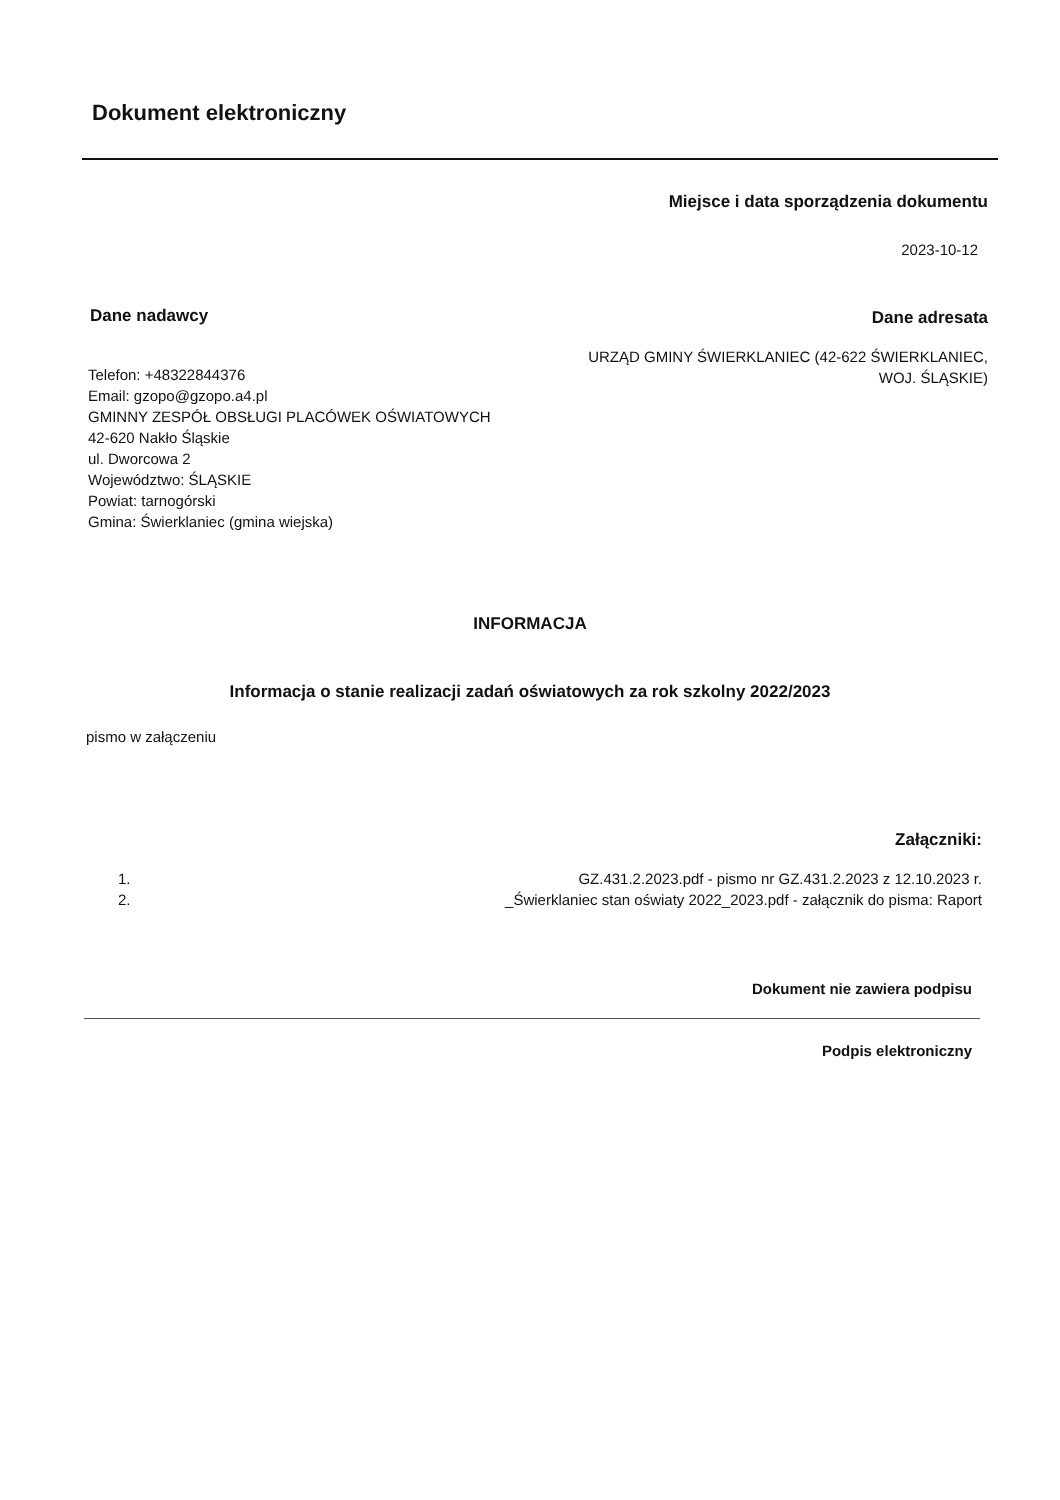Dokument elektroniczny
Miejsce i data sporządzenia dokumentu
2023-10-12
Dane nadawcy Dane adresata
URZĄD GMINY ŚWIERKLANIEC (42-622 ŚWIERKLANIEC,
WOJ. ŚLĄSKIE)
Telefon: +48322844376
Email: gzopo@gzopo.a4.pl
GMINNY ZESPÓŁ OBSŁUGI PLACÓWEK OŚWIATOWYCH
42-620 Nakło Śląskie
ul. Dworcowa 2
Województwo: ŚLĄSKIE
Powiat: tarnogórski
Gmina: Świerklaniec (gmina wiejska)
INFORMACJA
Informacja o stanie realizacji zadań oświatowych za rok szkolny 2022/2023
pismo w załączeniu
Załączniki:
1. GZ.431.2.2023.pdf - pismo nr GZ.431.2.2023 z 12.10.2023 r.
2. _Świerklaniec stan oświaty 2022_2023.pdf - załącznik do pisma: Raport
Dokument nie zawiera podpisu
Podpis elektroniczny